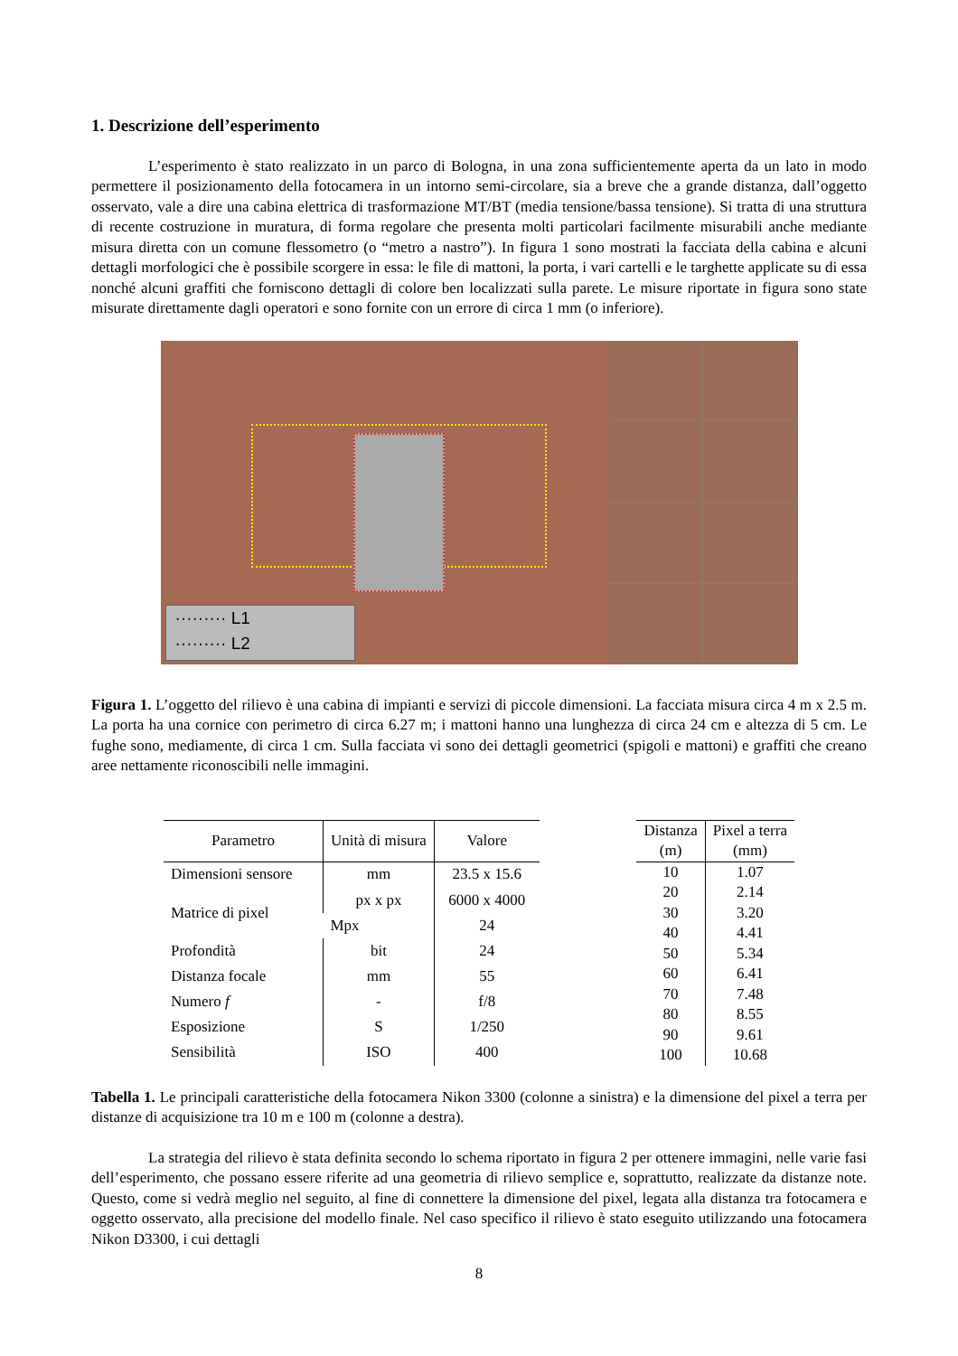1. Descrizione dell’esperimento
L’esperimento è stato realizzato in un parco di Bologna, in una zona sufficientemente aperta da un lato in modo permettere il posizionamento della fotocamera in un intorno semi-circolare, sia a breve che a grande distanza, dall’oggetto osservato, vale a dire una cabina elettrica di trasformazione MT/BT (media tensione/bassa tensione). Si tratta di una struttura di recente costruzione in muratura, di forma regolare che presenta molti particolari facilmente misurabili anche mediante misura diretta con un comune flessometro (o “metro a nastro”). In figura 1 sono mostrati la facciata della cabina e alcuni dettagli morfologici che è possibile scorgere in essa: le file di mattoni, la porta, i vari cartelli e le targhette applicate su di essa nonché alcuni graffiti che forniscono dettagli di colore ben localizzati sulla parete. Le misure riportate in figura sono state misurate direttamente dagli operatori e sono fornite con un errore di circa 1 mm (o inferiore).
········· L1
········· L2
Figura 1. L’oggetto del rilievo è una cabina di impianti e servizi di piccole dimensioni. La facciata misura circa 4 m x 2.5 m. La porta ha una cornice con perimetro di circa 6.27 m; i mattoni hanno una lunghezza di circa 24 cm e altezza di 5 cm. Le fughe sono, mediamente, di circa 1 cm. Sulla facciata vi sono dei dettagli geometrici (spigoli e mattoni) e graffiti che creano aree nettamente riconoscibili nelle immagini.
| Parametro | Unità di misura | Valore |
| --- | --- | --- |
| Dimensioni sensore | mm | 23.5 x 15.6 |
| Matrice di pixel | px x px | 6000 x 4000 |
| | Mpx | 24 |
| Profondità | bit | 24 |
| Distanza focale | mm | 55 |
| Numero f | - | f/8 |
| Esposizione | S | 1/250 |
| Sensibilità | ISO | 400 |
| Distanza (m) | Pixel a terra (mm) |
| --- | --- |
| 10 | 1.07 |
| 20 | 2.14 |
| 30 | 3.20 |
| 40 | 4.41 |
| 50 | 5.34 |
| 60 | 6.41 |
| 70 | 7.48 |
| 80 | 8.55 |
| 90 | 9.61 |
| 100 | 10.68 |
Tabella 1. Le principali caratteristiche della fotocamera Nikon 3300 (colonne a sinistra) e la dimensione del pixel a terra per distanze di acquisizione tra 10 m e 100 m (colonne a destra).
La strategia del rilievo è stata definita secondo lo schema riportato in figura 2 per ottenere immagini, nelle varie fasi dell’esperimento, che possano essere riferite ad una geometria di rilievo semplice e, soprattutto, realizzate da distanze note. Questo, come si vedrà meglio nel seguito, al fine di connettere la dimensione del pixel, legata alla distanza tra fotocamera e oggetto osservato, alla precisione del modello finale. Nel caso specifico il rilievo è stato eseguito utilizzando una fotocamera Nikon D3300, i cui dettagli
8